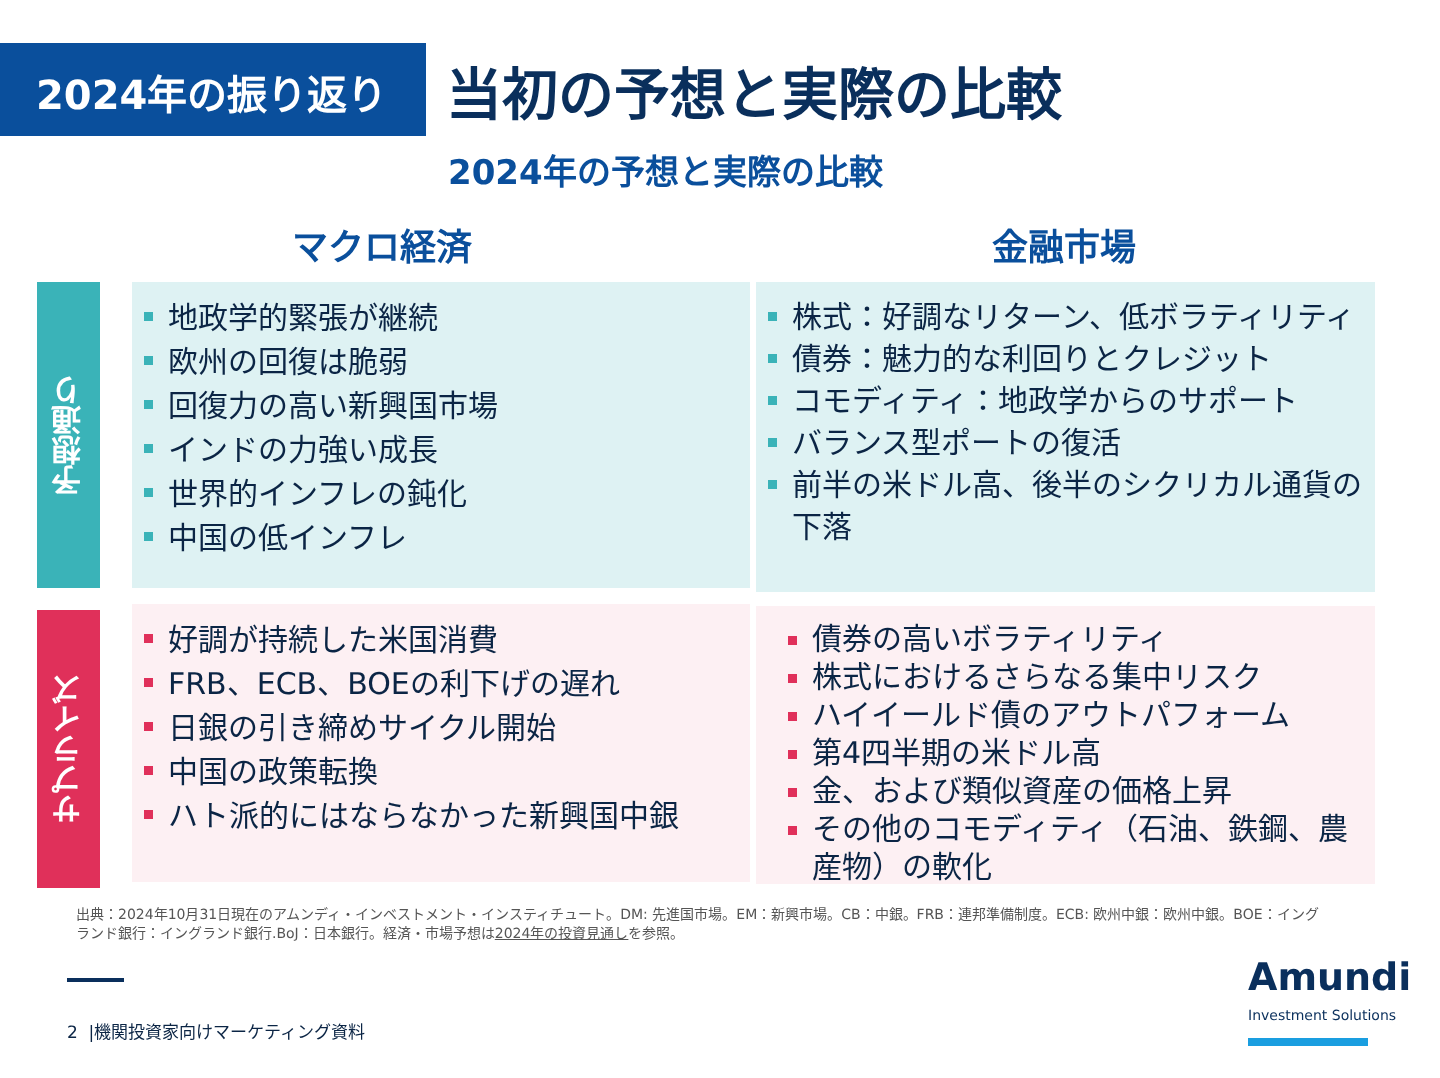2024年の振り返り
当初の予想と実際の比較
2024年の予想と実際の比較
マクロ経済 金融市場
予想通り
サプライズ
地政学的緊張が継続
欧州の回復は脆弱
回復力の高い新興国市場
インドの力強い成長
世界的インフレの鈍化
中国の低インフレ
株式：好調なリターン、低ボラティリティ
債券：魅力的な利回りとクレジット
コモディティ：地政学からのサポート
バランス型ポートの復活
前半の米ドル高、後半のシクリカル通貨の下落
好調が持続した米国消費
FRB、ECB、BOEの利下げの遅れ
日銀の引き締めサイクル開始
中国の政策転換
ハト派的にはならなかった新興国中銀
債券の高いボラティリティ
株式におけるさらなる集中リスク
ハイイールド債のアウトパフォーム
第4四半期の米ドル高
金、および類似資産の価格上昇
その他のコモディティ（石油、鉄鋼、農産物）の軟化
出典：2024年10月31日現在のアムンディ・インベストメント・インスティチュート。DM: 先進国市場。EM：新興市場。CB：中銀。FRB：連邦準備制度。ECB: 欧州中銀：欧州中銀。BOE：イングランド銀行：イングランド銀行.BoJ：日本銀行。経済・市場予想は2024年の投資見通しを参照。
2 |機関投資家向けマーケティング資料
Amundi
Investment Solutions